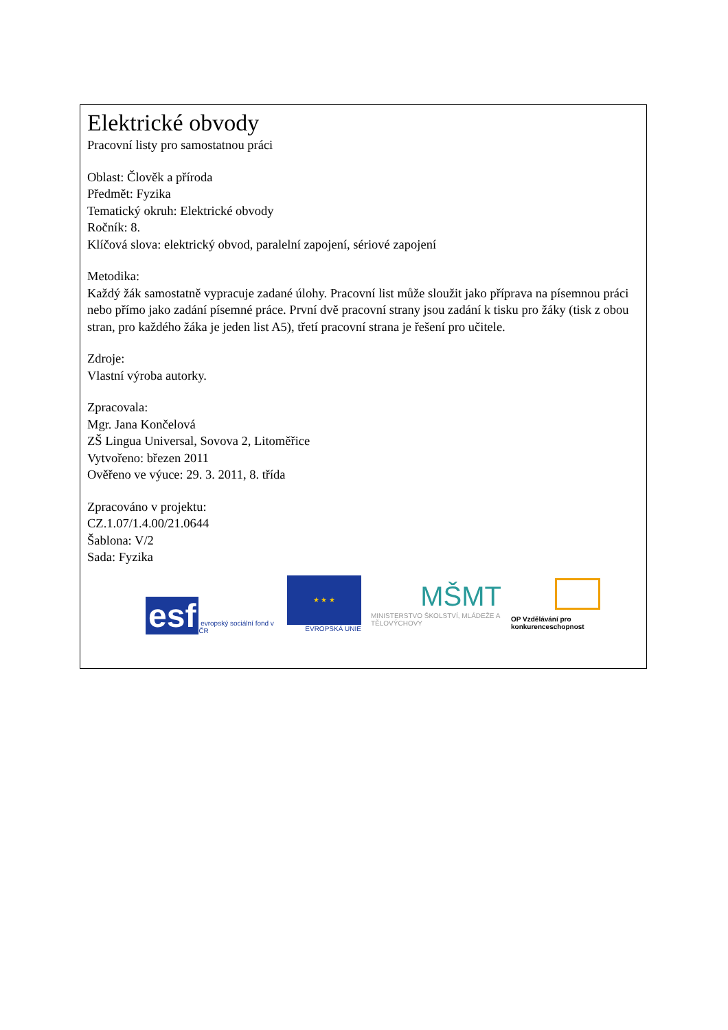Elektrické obvody
Pracovní listy pro samostatnou práci
Oblast: Člověk a příroda
Předmět: Fyzika
Tematický okruh: Elektrické obvody
Ročník: 8.
Klíčová slova: elektrický obvod, paralelní zapojení, sériové zapojení
Metodika:
Každý žák samostatně vypracuje zadané úlohy. Pracovní list může sloužit jako příprava na písemnou práci nebo přímo jako zadání písemné práce. První dvě pracovní strany jsou zadání k tisku pro žáky (tisk z obou stran, pro každého žáka je jeden list A5), třetí pracovní strana je řešení pro učitele.
Zdroje:
Vlastní výroba autorky.
Zpracovala:
Mgr. Jana Končelová
ZŠ Lingua Universal, Sovova 2, Litoměřice
Vytvořeno: březen 2011
Ověřeno ve výuce: 29. 3. 2011, 8. třída
Zpracováno v projektu:
CZ.1.07/1.4.00/21.0644
Šablona: V/2
Sada: Fyzika
esf evropský sociální fond v ČR
★ ★ ★
EVROPSKÁ UNIE
MŠMT
MINISTERSTVO ŠKOLSTVÍ, MLÁDEŽE A TĚLOVÝCHOVY
OP Vzdělávání pro konkurenceschopnost